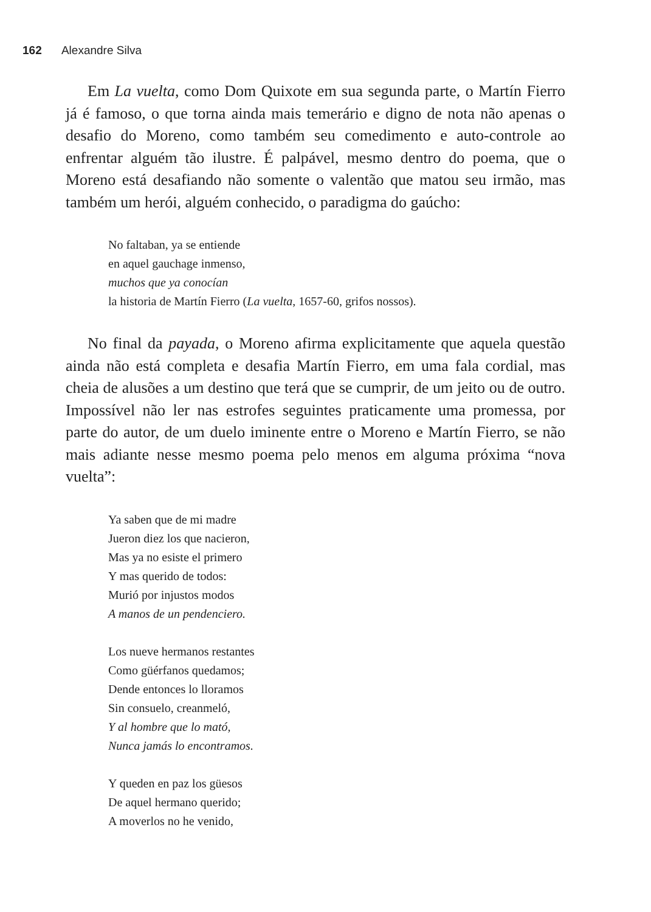162 Alexandre Silva
Em La vuelta, como Dom Quixote em sua segunda parte, o Martín Fierro já é famoso, o que torna ainda mais temerário e digno de nota não apenas o desafio do Moreno, como também seu comedimento e auto-controle ao enfrentar alguém tão ilustre. É palpável, mesmo dentro do poema, que o Moreno está desafiando não somente o valentão que matou seu irmão, mas também um herói, alguém conhecido, o paradigma do gaúcho:
No faltaban, ya se entiende
en aquel gauchage inmenso,
muchos que ya conocían
la historia de Martín Fierro (La vuelta, 1657-60, grifos nossos).
No final da payada, o Moreno afirma explicitamente que aquela questão ainda não está completa e desafia Martín Fierro, em uma fala cordial, mas cheia de alusões a um destino que terá que se cumprir, de um jeito ou de outro. Impossível não ler nas estrofes seguintes praticamente uma promessa, por parte do autor, de um duelo iminente entre o Moreno e Martín Fierro, se não mais adiante nesse mesmo poema pelo menos em alguma próxima “nova vuelta”:
Ya saben que de mi madre
Jueron diez los que nacieron,
Mas ya no esiste el primero
Y mas querido de todos:
Murió por injustos modos
A manos de un pendenciero.
Los nueve hermanos restantes
Como güérfanos quedamos;
Dende entonces lo lloramos
Sin consuelo, creanmeló,
Y al hombre que lo mató,
Nunca jamás lo encontramos.
Y queden en paz los güesos
De aquel hermano querido;
A moverlos no he venido,